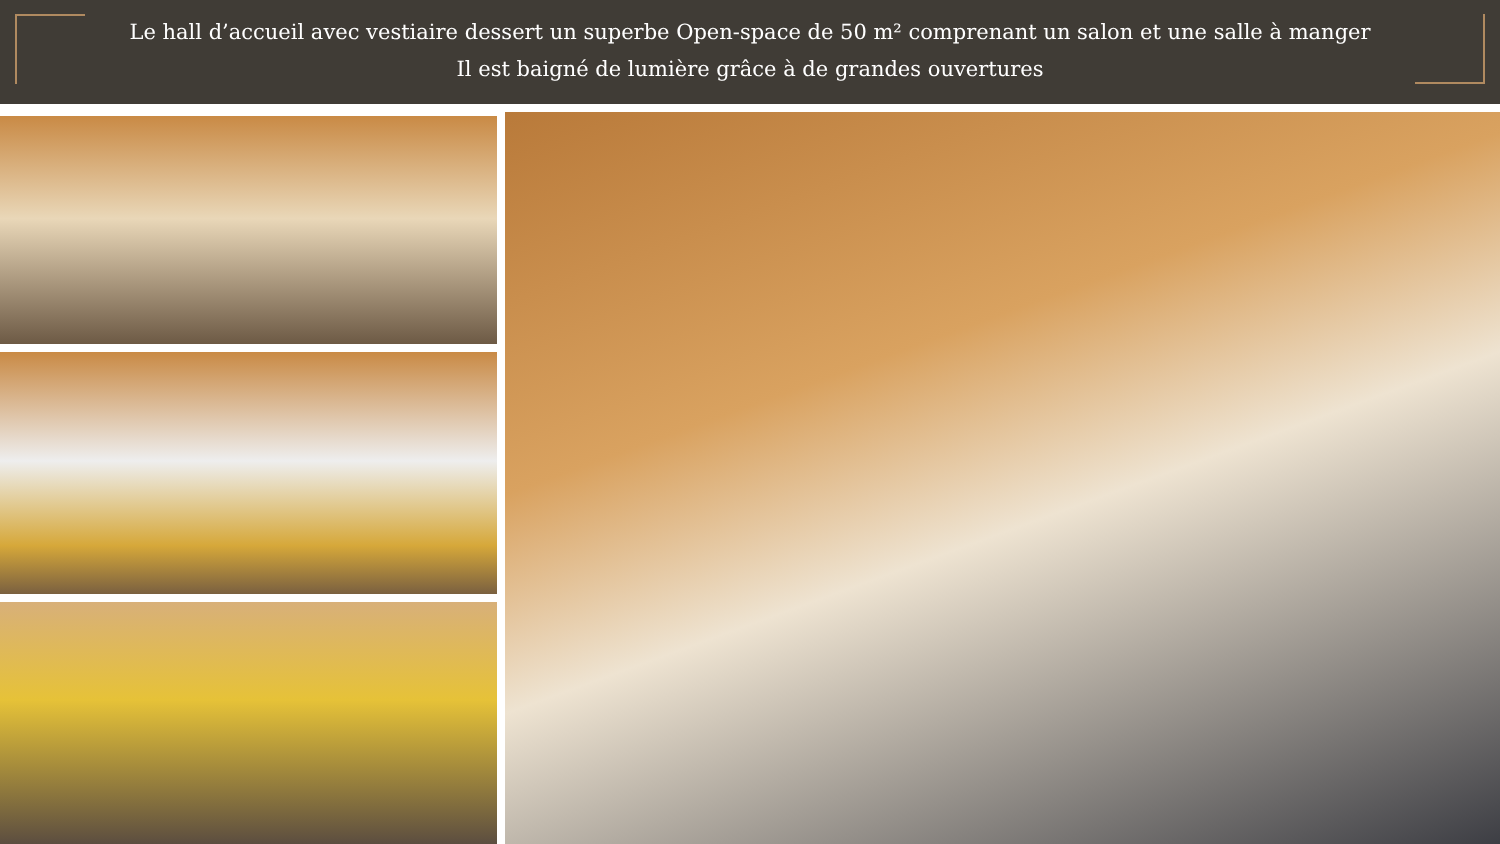Le hall d’accueil avec vestiaire dessert un superbe Open-space de 50 m² comprenant un salon et une salle à manger
Il est baigné de lumière grâce à de grandes ouvertures